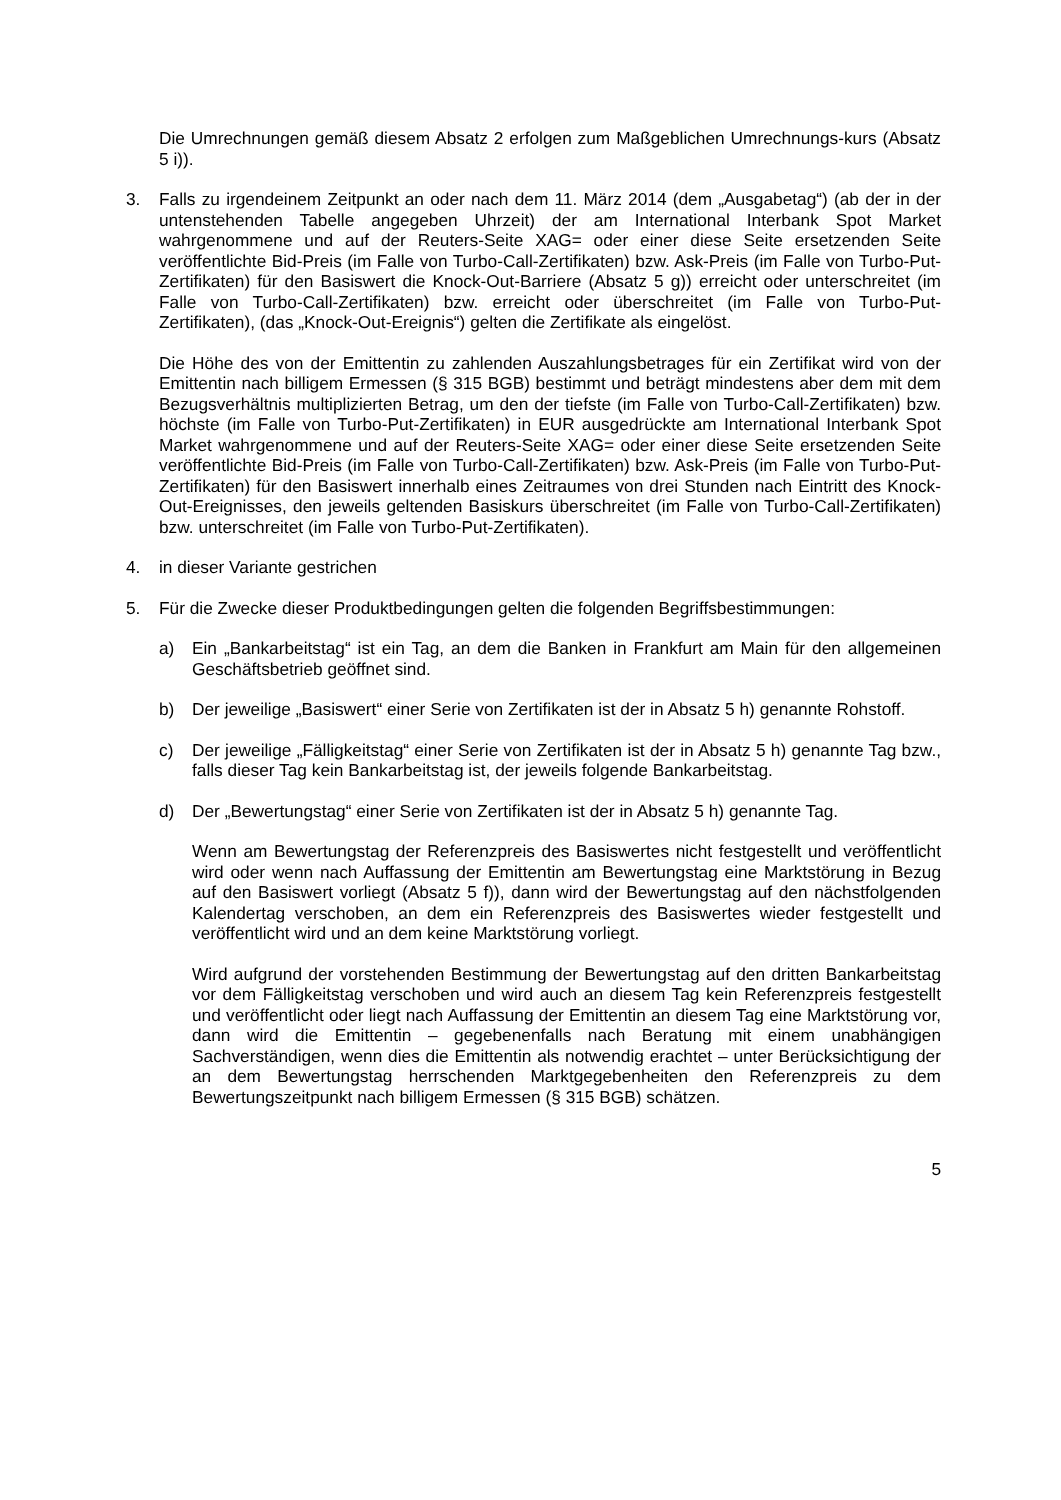Die Umrechnungen gemäß diesem Absatz 2 erfolgen zum Maßgeblichen Umrechnungs-kurs (Absatz 5 i)).
3. Falls zu irgendeinem Zeitpunkt an oder nach dem 11. März 2014 (dem „Ausgabetag“) (ab der in der untenstehenden Tabelle angegeben Uhrzeit) der am International Interbank Spot Market wahrgenommene und auf der Reuters-Seite XAG= oder einer diese Seite ersetzenden Seite veröffentlichte Bid-Preis (im Falle von Turbo-Call-Zertifikaten) bzw. Ask-Preis (im Falle von Turbo-Put-Zertifikaten) für den Basiswert die Knock-Out-Barriere (Absatz 5 g)) erreicht oder unterschreitet (im Falle von Turbo-Call-Zertifikaten) bzw. erreicht oder überschreitet (im Falle von Turbo-Put-Zertifikaten), (das „Knock-Out-Ereignis“) gelten die Zertifikate als eingelöst.
Die Höhe des von der Emittentin zu zahlenden Auszahlungsbetrages für ein Zertifikat wird von der Emittentin nach billigem Ermessen (§ 315 BGB) bestimmt und beträgt mindestens aber dem mit dem Bezugsverhältnis multiplizierten Betrag, um den der tiefste (im Falle von Turbo-Call-Zertifikaten) bzw. höchste (im Falle von Turbo-Put-Zertifikaten) in EUR ausgedrückte am International Interbank Spot Market wahrgenommene und auf der Reuters-Seite XAG= oder einer diese Seite ersetzenden Seite veröffentlichte Bid-Preis (im Falle von Turbo-Call-Zertifikaten) bzw. Ask-Preis (im Falle von Turbo-Put-Zertifikaten) für den Basiswert innerhalb eines Zeitraumes von drei Stunden nach Eintritt des Knock-Out-Ereignisses, den jeweils geltenden Basiskurs überschreitet (im Falle von Turbo-Call-Zertifikaten) bzw. unterschreitet (im Falle von Turbo-Put-Zertifikaten).
4. in dieser Variante gestrichen
5. Für die Zwecke dieser Produktbedingungen gelten die folgenden Begriffsbestimmungen:
a) Ein „Bankarbeitstag“ ist ein Tag, an dem die Banken in Frankfurt am Main für den allgemeinen Geschäftsbetrieb geöffnet sind.
b) Der jeweilige „Basiswert“ einer Serie von Zertifikaten ist der in Absatz 5 h) genannte Rohstoff.
c) Der jeweilige „Fälligkeitstag“ einer Serie von Zertifikaten ist der in Absatz 5 h) genannte Tag bzw., falls dieser Tag kein Bankarbeitstag ist, der jeweils folgende Bankarbeitstag.
d) Der „Bewertungstag“ einer Serie von Zertifikaten ist der in Absatz 5 h) genannte Tag.
Wenn am Bewertungstag der Referenzpreis des Basiswertes nicht festgestellt und veröffentlicht wird oder wenn nach Auffassung der Emittentin am Bewertungstag eine Marktstörung in Bezug auf den Basiswert vorliegt (Absatz 5 f)), dann wird der Bewertungstag auf den nächstfolgenden Kalendertag verschoben, an dem ein Referenzpreis des Basiswertes wieder festgestellt und veröffentlicht wird und an dem keine Marktstörung vorliegt.
Wird aufgrund der vorstehenden Bestimmung der Bewertungstag auf den dritten Bankarbeitstag vor dem Fälligkeitstag verschoben und wird auch an diesem Tag kein Referenzpreis festgestellt und veröffentlicht oder liegt nach Auffassung der Emittentin an diesem Tag eine Marktstörung vor, dann wird die Emittentin – gegebenenfalls nach Beratung mit einem unabhängigen Sachverständigen, wenn dies die Emittentin als notwendig erachtet – unter Berücksichtigung der an dem Bewertungstag herrschenden Marktgegebenheiten den Referenzpreis zu dem Bewertungszeitpunkt nach billigem Ermessen (§ 315 BGB) schätzen.
5